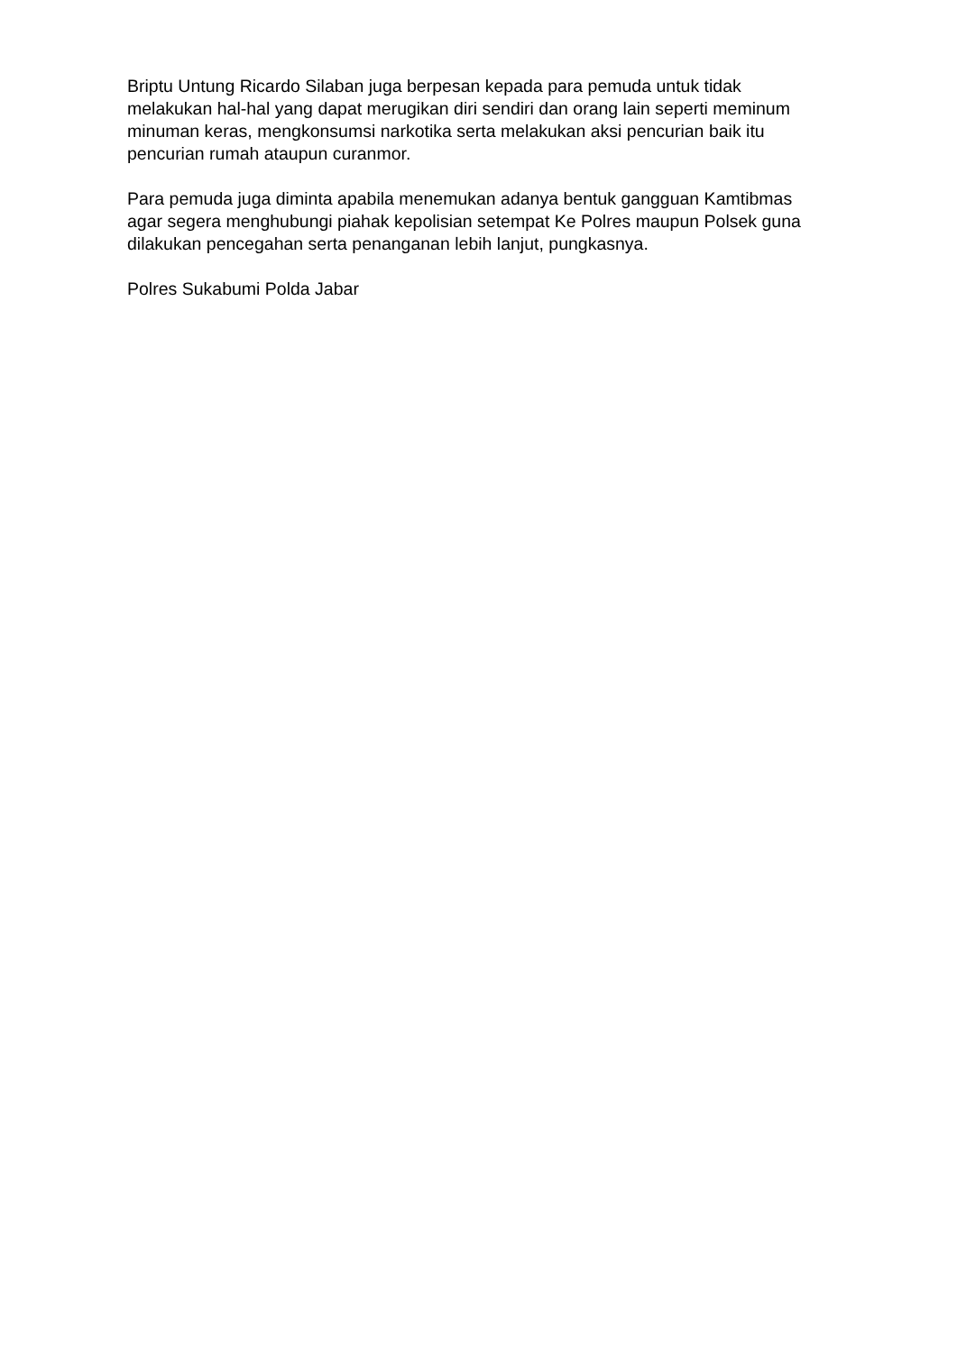Briptu Untung Ricardo Silaban juga berpesan kepada para pemuda untuk tidak melakukan hal-hal yang dapat merugikan diri sendiri dan orang lain seperti meminum minuman keras, mengkonsumsi narkotika serta melakukan aksi pencurian baik itu pencurian rumah ataupun curanmor.
Para pemuda juga diminta apabila menemukan adanya bentuk gangguan Kamtibmas agar segera menghubungi piahak kepolisian setempat Ke Polres maupun Polsek guna dilakukan pencegahan serta penanganan lebih lanjut, pungkasnya.
Polres Sukabumi Polda Jabar